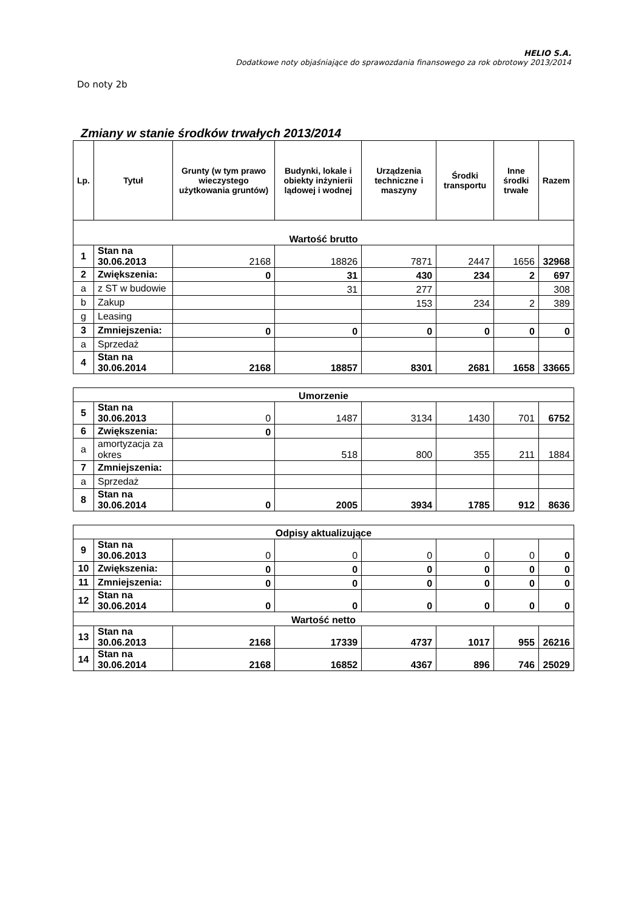HELIO S.A.
Dodatkowe noty objaśniające do sprawozdania finansowego za rok obrotowy 2013/2014
Do noty 2b
Zmiany w stanie środków trwałych 2013/2014
| Lp. | Tytuł | Grunty (w tym prawo wieczystego użytkowania gruntów) | Budynki, lokale i obiekty inżynierii lądowej i wodnej | Urządzenia techniczne i maszyny | Środki transportu | Inne środki trwałe | Razem |
| --- | --- | --- | --- | --- | --- | --- | --- |
| Wartość brutto | | | | | | | |
| 1 | Stan na 30.06.2013 | 2168 | 18826 | 7871 | 2447 | 1656 | 32968 |
| 2 | Zwiększenia: | 0 | 31 | 430 | 234 | 2 | 697 |
| a | z ST w budowie | | 31 | 277 | | | 308 |
| b | Zakup | | | 153 | 234 | 2 | 389 |
| g | Leasing | | | | | | |
| 3 | Zmniejszenia: | 0 | 0 | 0 | 0 | 0 | 0 |
| a | Sprzedaż | | | | | | |
| 4 | Stan na 30.06.2014 | 2168 | 18857 | 8301 | 2681 | 1658 | 33665 |
| Umorzenie | | | | | | | |
| 5 | Stan na 30.06.2013 | 0 | 1487 | 3134 | 1430 | 701 | 6752 |
| 6 | Zwiększenia: | 0 | | | | | |
| a | amortyzacja za okres | | 518 | 800 | 355 | 211 | 1884 |
| 7 | Zmniejszenia: | | | | | | |
| a | Sprzedaż | | | | | | |
| 8 | Stan na 30.06.2014 | 0 | 2005 | 3934 | 1785 | 912 | 8636 |
| Odpisy aktualizujące | | | | | | | |
| 9 | Stan na 30.06.2013 | 0 | 0 | 0 | 0 | 0 | 0 |
| 10 | Zwiększenia: | 0 | 0 | 0 | 0 | 0 | 0 |
| 11 | Zmniejszenia: | 0 | 0 | 0 | 0 | 0 | 0 |
| 12 | Stan na 30.06.2014 | 0 | 0 | 0 | 0 | 0 | 0 |
| Wartość netto | | | | | | | |
| 13 | Stan na 30.06.2013 | 2168 | 17339 | 4737 | 1017 | 955 | 26216 |
| 14 | Stan na 30.06.2014 | 2168 | 16852 | 4367 | 896 | 746 | 25029 |